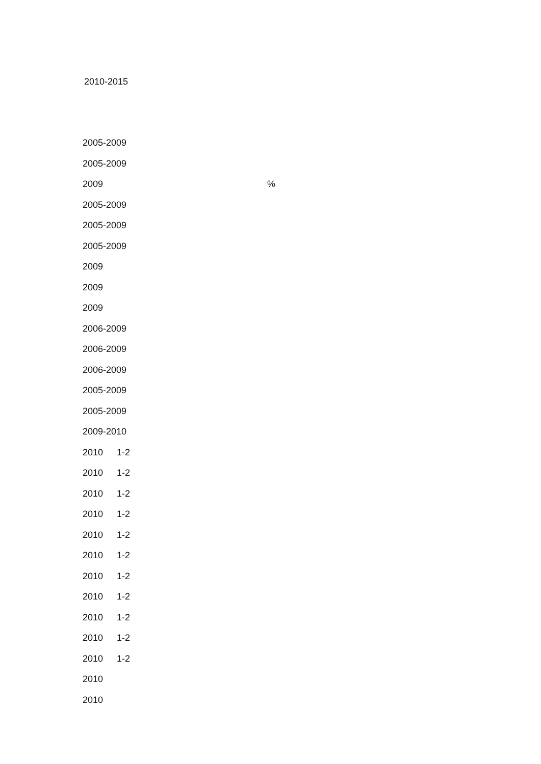2010-2015
2005-2009
2005-2009
2009%
2005-2009
2005-2009
2005-2009
2009
2009
2009
2006-2009
2006-2009
2006-2009
2005-2009
2005-2009
2009-2010
2010 1-2
2010 1-2
2010 1-2
2010 1-2
2010 1-2
2010 1-2
2010 1-2
2010 1-2
2010 1-2
2010 1-2
2010 1-2
2010
2010